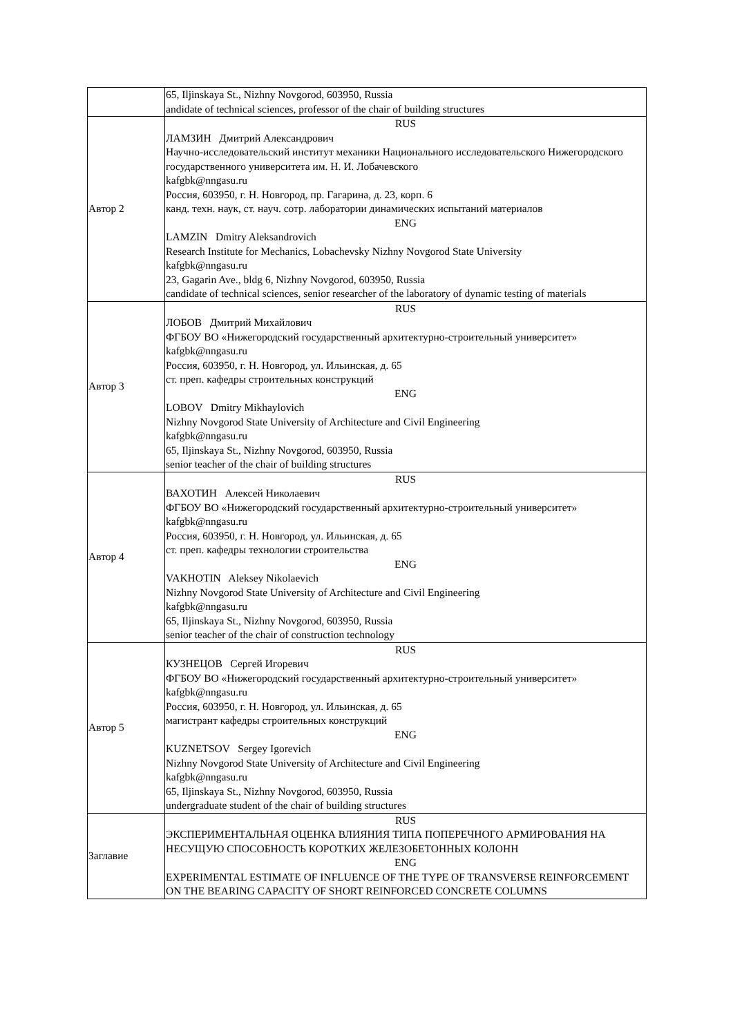| | 65, Iljinskaya St., Nizhny Novgorod, 603950, Russia andidate of technical sciences, professor of the chair of building structures |
| Автор 2 | RUS ЛАМЗИН Дмитрий Александрович Научно-исследовательский институт механики Национального исследовательского Нижегородского государственного университета им. Н. И. Лобачевского kafgbk@nngasu.ru Россия, 603950, г. Н. Новгород, пр. Гагарина, д. 23, корп. 6 канд. техн. наук, ст. науч. сотр. лаборатории динамических испытаний материалов ENG LAMZIN Dmitry Aleksandrovich Research Institute for Mechanics, Lobachevsky Nizhny Novgorod State University kafgbk@nngasu.ru 23, Gagarin Ave., bldg 6, Nizhny Novgorod, 603950, Russia candidate of technical sciences, senior researcher of the laboratory of dynamic testing of materials |
| Автор 3 | RUS ЛОБОВ Дмитрий Михайлович ФГБОУ ВО «Нижегородский государственный архитектурно-строительный университет» kafgbk@nngasu.ru Россия, 603950, г. Н. Новгород, ул. Ильинская, д. 65 ст. преп. кафедры строительных конструкций ENG LOBOV Dmitry Mikhaylovich Nizhny Novgorod State University of Architecture and Civil Engineering kafgbk@nngasu.ru 65, Iljinskaya St., Nizhny Novgorod, 603950, Russia senior teacher of the chair of building structures |
| Автор 4 | RUS ВАХОТИН Алексей Николаевич ФГБОУ ВО «Нижегородский государственный архитектурно-строительный университет» kafgbk@nngasu.ru Россия, 603950, г. Н. Новгород, ул. Ильинская, д. 65 ст. преп. кафедры технологии строительства ENG VAKHOTIN Aleksey Nikolaevich Nizhny Novgorod State University of Architecture and Civil Engineering kafgbk@nngasu.ru 65, Iljinskaya St., Nizhny Novgorod, 603950, Russia senior teacher of the chair of construction technology |
| Автор 5 | RUS КУЗНЕЦОВ Сергей Игоревич ФГБОУ ВО «Нижегородский государственный архитектурно-строительный университет» kafgbk@nngasu.ru Россия, 603950, г. Н. Новгород, ул. Ильинская, д. 65 магистрант кафедры строительных конструкций ENG KUZNETSOV Sergey Igorevich Nizhny Novgorod State University of Architecture and Civil Engineering kafgbk@nngasu.ru 65, Iljinskaya St., Nizhny Novgorod, 603950, Russia undergraduate student of the chair of building structures |
| Заглавие | RUS ЭКСПЕРИМЕНТАЛЬНАЯ ОЦЕНКА ВЛИЯНИЯ ТИПА ПОПЕРЕЧНОГО АРМИРОВАНИЯ НА НЕСУЩУЮ СПОСОБНОСТЬ КОРОТКИХ ЖЕЛЕЗОБЕТОННЫХ КОЛОНН ENG EXPERIMENTAL ESTIMATE OF INFLUENCE OF THE TYPE OF TRANSVERSE REINFORCEMENT ON THE BEARING CAPACITY OF SHORT REINFORCED CONCRETE COLUMNS |